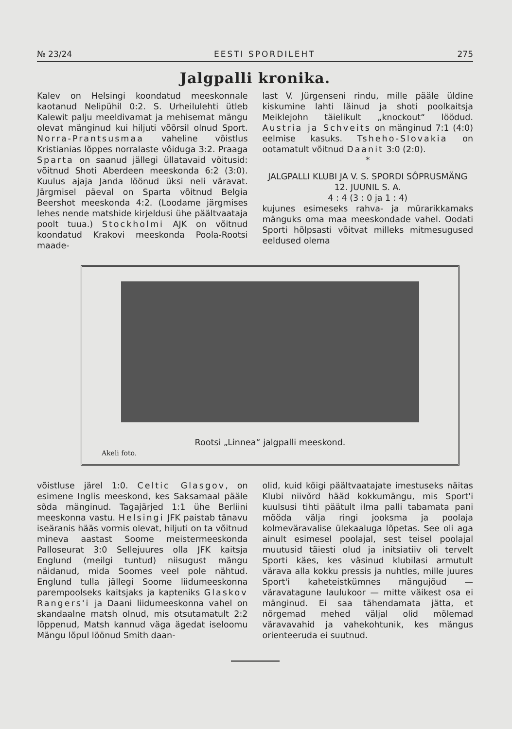№ 23/24 EESTI SPORDILEHT 275
Jalgpalli kronika.
Kalev on Helsingi koondatud meeskonnale kaotanud Nelipühil 0:2. S. Urheilulehti ütleb Kalewit palju meeldivamat ja mehisemat mängu olevat mänginud kui hiljuti võõrsil olnud Sport. Norra-Prantsusmaa vaheline võistlus Kristianias lõppes norralaste vôiduga 3:2. Praaga Sparta on saanud jällegi üllatavaid võitusid: võitnud Shoti Aberdeen meeskonda 6:2 (3:0). Kuulus ajaja Janda löönud üksi neli väravat. Järgmisel päeval on Sparta võitnud Belgia Beershot meeskonda 4:2. (Loodame järgmises lehes nende matshide kirjeldusi ühe päältvaataja poolt tuua.) Stockholmi AJK on võitnud koondatud Krakovi meeskonda Poola-Rootsi maade-
last V. Jürgenseni rindu, mille pääle üldine kiskumine lahti läinud ja shoti poolkaitsja Meiklejohn täielikult „knockout“ löödud. Austria ja Schveits on mänginud 7:1 (4:0) eelmise kasuks. Tsheho-Slovakia on ootamatult võitnud Daanit 3:0 (2:0).
*
JALGPALLI KLUBI JA V. S. SPORDI SÔPRUSMÄNG 12. JUUNIL S. A.
4 : 4 (3 : 0 ja 1 : 4)
kujunes esimeseks rahva- ja mürarikkamaks mänguks oma maa meeskondade vahel. Oodati Sporti hõlpsasti võitvat milleks mitmesugused eeldused olema
Rootsi „Linnea“ jalgpalli meeskond.
Akeli foto.
võistluse järel 1:0. Celtic Glasgov, on esimene Inglis meeskond, kes Saksamaal pääle sõda mänginud. Tagajärjed 1:1 ühe Berliini meeskonna vastu. Helsingi JFK paistab tänavu iseäranis hääs vormis olevat, hiljuti on ta võitnud mineva aastast Soome meistermeeskonda Palloseurat 3:0 Sellejuures olla JFK kaitsja Englund (meilgi tuntud) niisugust mängu näidanud, mida Soomes veel pole nähtud. Englund tulla jällegi Soome liidumeeskonna parempoolseks kaitsjaks ja kapteniks Glaskov Rangers'i ja Daani liidumeeskonna vahel on skandaalne matsh olnud, mis otsutamatult 2:2 lõppenud, Matsh kannud väga ägedat iseloomu Mängu lõpul löönud Smith daan-
olid, kuid kõigi päältvaatajate imestuseks näitas Klubi niivõrd hääd kokkumängu, mis Sport'i kuulsusi tihti päätult ilma palli tabamata pani mööda välja ringi jooksma ja poolaja kolmeväravalise ülekaaluga lõpetas. See oli aga ainult esimesel poolajal, sest teisel poolajal muutusid täiesti olud ja initsiatiiv oli tervelt Sporti käes, kes väsinud klubilasi armutult värava alla kokku pressis ja nuhtles, mille juures Sport'i kaheteistkümnes mängujõud — väravatagune laulukoor — mitte väikest osa ei mänginud. Ei saa tähendamata jätta, et nõrgemad mehed väljal olid mõlemad väravavahid ja vahekohtunik, kes mängus orienteeruda ei suutnud.